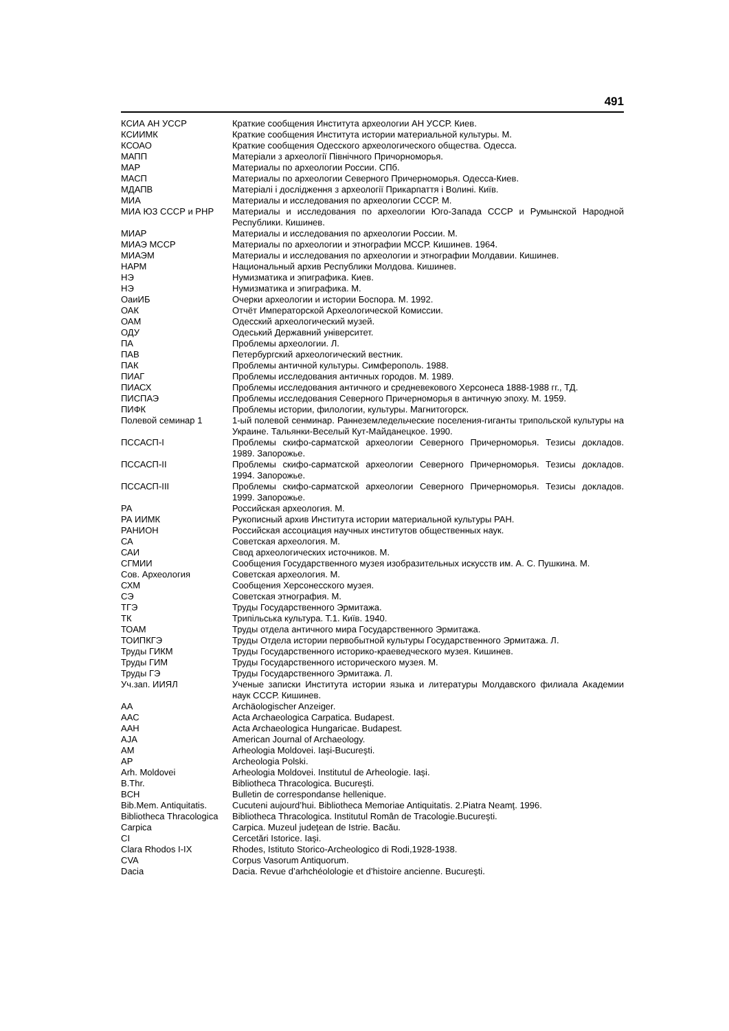491
| КСИА АН УССР | Краткие сообщения Института археологии АН УССР. Киев. |
| КСИИМК | Краткие сообщения Института истории материальной культуры. М. |
| КСОАО | Краткие сообщения Одесского археологического общества. Одесса. |
| МАПП | Матеріали з археології Північного Причорноморья. |
| МАР | Материалы по археологии России. СПб. |
| МАСП | Материалы по археологии Северного Причерноморья. Одесса-Киев. |
| МДАПВ | Матеріалі і дослідження з археології Прикарпаття і Волині. Київ. |
| МИА | Материалы и исследования по археологии СССР. М. |
| МИА ЮЗ СССР и РНР | Материалы и исследования по археологии Юго-Запада СССР и Румынской Народной Республики. Кишинев. |
| МИАР | Материалы и исследования по археологии России. М. |
| МИАЭ МССР | Материалы по археологии и этнографии МССР. Кишинев. 1964. |
| МИАЭМ | Материалы и исследования по археологии и этнографии Молдавии. Кишинев. |
| НАРМ | Национальный архив Республики Молдова. Кишинев. |
| НЭ | Нумизматика и эпиграфика. Киев. |
| НЭ | Нумизматика и эпиграфика. М. |
| ОаиИБ | Очерки археологии и истории Боспора. М. 1992. |
| ОАК | Отчёт Императорской Археологической Комиссии. |
| ОАМ | Одесский археологический музей. |
| ОДУ | Одеський Державний університет. |
| ПА | Проблемы археологии. Л. |
| ПАВ | Петербургский археологический вестник. |
| ПАК | Проблемы античной культуры. Симферополь. 1988. |
| ПИАГ | Проблемы исследования античных городов. М. 1989. |
| ПИАСХ | Проблемы исследования античного и средневекового Херсонеса 1888-1988 гг., ТД. |
| ПИСПАЭ | Проблемы исследования Северного Причерноморья в античную эпоху. М. 1959. |
| ПИФК | Проблемы истории, филологии, культуры. Магнитогорск. |
| Полевой семинар 1 | 1-ый полевой сенминар. Раннеземледельческие поселения-гиганты трипольской культуры на Украине. Тальянки-Веселый Кут-Майданецкое. 1990. |
| ПССАСП-I | Проблемы скифо-сарматской археологии Северного Причерноморья. Тезисы докладов. 1989. Запорожье. |
| ПССАСП-II | Проблемы скифо-сарматской археологии Северного Причерноморья. Тезисы докладов. 1994. Запорожье. |
| ПССАСП-III | Проблемы скифо-сарматской археологии Северного Причерноморья. Тезисы докладов. 1999. Запорожье. |
| РА | Российская археология. М. |
| РА ИИМК | Рукописный архив Института истории материальной культуры РАН. |
| РАНИОН | Российская ассоциация научных институтов общественных наук. |
| СА | Советская археология. М. |
| САИ | Свод археологических источников. М. |
| СГМИИ | Сообщения Государственного музея изобразительных искусств им. А. С. Пушкина. М. |
| Сов. Археология | Советская археология. М. |
| СХМ | Сообщения Херсонесского музея. |
| СЭ | Советская этнография. М. |
| ТГЭ | Труды Государственного Эрмитажа. |
| ТК | Трипільська культура. Т.1. Київ. 1940. |
| ТОАМ | Труды отдела античного мира Государственного Эрмитажа. |
| ТОИПКГЭ | Труды Отдела истории первобытной культуры Государственного Эрмитажа. Л. |
| Труды ГИКМ | Труды Государственного историко-краеведческого музея. Кишинев. |
| Труды ГИМ | Труды Государственного исторического музея. М. |
| Труды ГЭ | Труды Государственного Эрмитажа. Л. |
| Уч.зап. ИИЯЛ | Ученые записки Института истории языка и литературы Молдавского филиала Академии наук СССР. Кишинев. |
| AA | Archäologischer Anzeiger. |
| AAC | Acta Archaeologica Carpatica. Budapest. |
| AAH | Acta Archaeologica Hungaricae. Budapest. |
| AJA | American Journal of Archaeology. |
| AM | Arheologia Moldovei. Iaşi-Bucureşti. |
| AP | Archeologia Polski. |
| Arh. Moldovei | Arheologia Moldovei. Institutul de Arheologie. Iaşi. |
| B.Thr. | Bibliotheca Thracologica. Bucureşti. |
| BCH | Bulletin de correspondanse hellenique. |
| Bib.Mem. Antiquitatis. | Cucuteni aujourd’hui. Bibliotheca Memoriae Antiquitatis. 2.Piatra Neamţ. 1996. |
| Bibliotheca Thracologica | Bibliotheca Thracologica. Institutul Român de Tracologie.Bucureşti. |
| Carpica | Carpica. Muzeul judeţean de Istrie. Bacău. |
| CI | Cercetări Istorice. Iaşi. |
| Clara Rhodos I-IX | Rhodes, Istituto Storico-Archeologico di Rodi,1928-1938. |
| CVA | Corpus Vasorum Antiquorum. |
| Dacia | Dacia. Revue d’arhchéolologie et d’histoire ancienne. Bucureşti. |